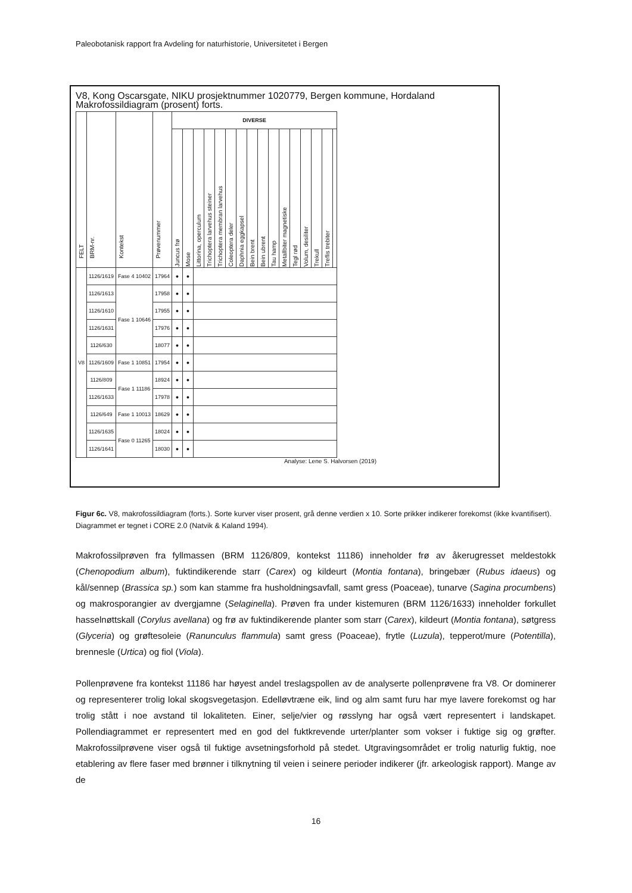Paleobotanisk rapport fra Avdeling for naturhistorie, Universitetet i Bergen
V8, Kong Oscarsgate, NIKU prosjektnummer 1020779, Bergen kommune, Hordaland
Makrofossildiagram (prosent) forts.
| FELT | BRM-nr. | Kontekst | Prøvenummer | DIVERSE | | | | | | | | | | | | | | | |
| --- | --- | --- | --- | --- | --- | --- | --- | --- | --- | --- | --- | --- | --- | --- | --- | --- | --- | --- | --- |
| | | | | Juncus frø | Mose | Littorina, operculum | Trichoptera larvehus steiner | Trichoptera membran larvehus | Coleoptera deler | Daphnia eggkapsel | Bein brent | Bein ubrent | Tau hamp | Metallbiter magnetiske | Tegl rød | Volum, desiliter | Trekull | Treflis trebiter | |
| V8 | 1126/1619 | Fase 4 10402 | 17964 | ● | ● | | | | | | | | | | | | | | |
| | 1126/1613 | Fase 1 10646 | 17958 | ● | ● | | | | | | | | | | | | | | |
| | 1126/1610 | | 17955 | ● | ● | | | | | | | | | | | | | | |
| | 1126/1631 | | 17976 | ● | ● | | | | | | | | | | | | | | |
| | 1126/630 | | 18077 | ● | ● | | | | | | | | | | | | | | |
| | 1126/1609 | Fase 1 10851 | 17954 | ● | ● | | | | | | | | | | | | | | |
| | 1126/809 | Fase 1 11186 | 18924 | ● | ● | | | | | | | | | | | | | | |
| | 1126/1633 | | 17978 | ● | ● | | | | | | | | | | | | | | |
| | 1126/649 | Fase 1 10013 | 18629 | ● | ● | | | | | | | | | | | | | | |
| | 1126/1635 | Fase 0 11265 | 18024 | ● | ● | | | | | | | | | | | | | | |
| | 1126/1641 | | 18030 | ● | ● | | | | | | | | | | | | | | |
Analyse: Lene S. Halvorsen (2019)
Figur 6c. V8, makrofossildiagram (forts.). Sorte kurver viser prosent, grå denne verdien x 10. Sorte prikker indikerer forekomst (ikke kvantifisert). Diagrammet er tegnet i CORE 2.0 (Natvik & Kaland 1994).
Makrofossilprøven fra fyllmassen (BRM 1126/809, kontekst 11186) inneholder frø av åkerugresset meldestokk (Chenopodium album), fuktindikerende starr (Carex) og kildeurt (Montia fontana), bringebær (Rubus idaeus) og kål/sennep (Brassica sp.) som kan stamme fra husholdningsavfall, samt gress (Poaceae), tunarve (Sagina procumbens) og makrosporangier av dvergjamne (Selaginella). Prøven fra under kistemuren (BRM 1126/1633) inneholder forkullet hasselnøttskall (Corylus avellana) og frø av fuktindikerende planter som starr (Carex), kildeurt (Montia fontana), søtgress (Glyceria) og grøftesoleie (Ranunculus flammula) samt gress (Poaceae), frytle (Luzula), tepperot/mure (Potentilla), brennesle (Urtica) og fiol (Viola).
Pollenprøvene fra kontekst 11186 har høyest andel treslagspollen av de analyserte pollenprøvene fra V8. Or dominerer og representerer trolig lokal skogsvegetasjon. Edelløvtræne eik, lind og alm samt furu har mye lavere forekomst og har trolig stått i noe avstand til lokaliteten. Einer, selje/vier og røsslyng har også vært representert i landskapet. Pollendiagrammet er representert med en god del fuktkrevende urter/planter som vokser i fuktige sig og grøfter. Makrofossilprøvene viser også til fuktige avsetningsforhold på stedet. Utgravingsområdet er trolig naturlig fuktig, noe etablering av flere faser med brønner i tilknytning til veien i seinere perioder indikerer (jfr. arkeologisk rapport). Mange av de
16